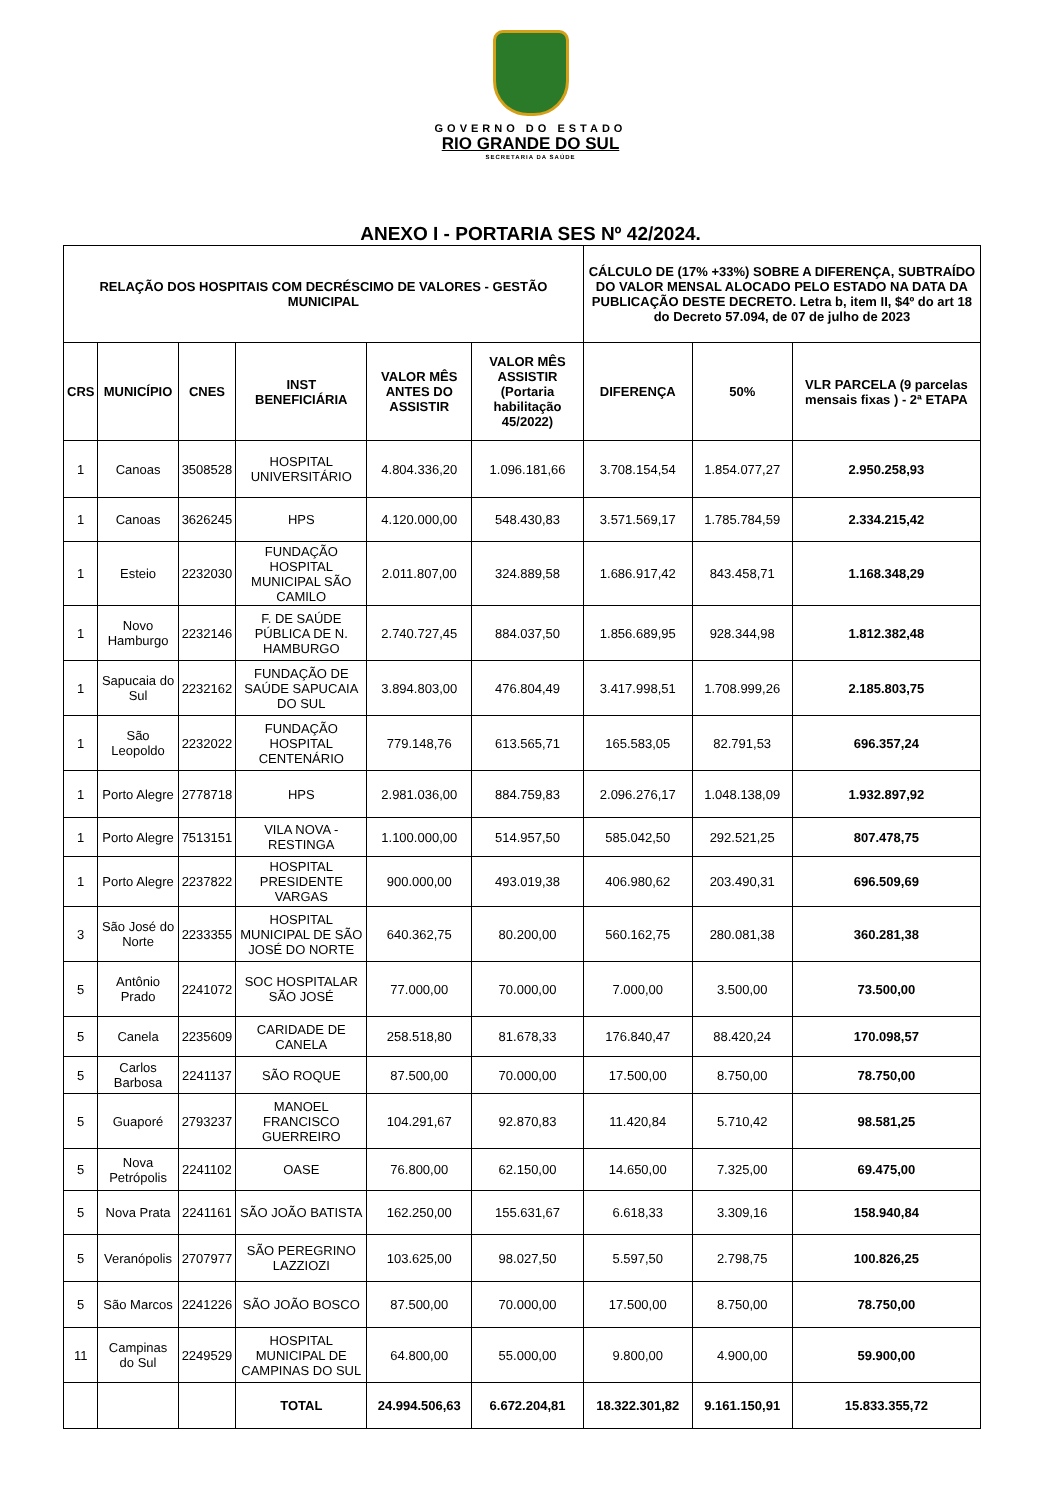GOVERNO DO ESTADO
RIO GRANDE DO SUL
SECRETARIA DA SAÚDE
ANEXO I - PORTARIA SES Nº 42/2024.
| RELAÇÃO DOS HOSPITAIS COM DECRÉSCIMO DE VALORES - GESTÃO MUNICIPAL | | | | | | CÁLCULO DE (17% +33%) SOBRE A DIFERENÇA, SUBTRAÍDO DO VALOR MENSAL ALOCADO PELO ESTADO NA DATA DA PUBLICAÇÃO DESTE DECRETO. Letra b, item II, $4º do art 18 do Decreto 57.094, de 07 de julho de 2023 | | |
| --- | --- | --- | --- | --- | --- | --- | --- | --- |
| CRS | MUNICÍPIO | CNES | INST BENEFICIÁRIA | VALOR MÊS ANTES DO ASSISTIR | VALOR MÊS ASSISTIR (Portaria habilitação 45/2022) | DIFERENÇA | 50% | VLR PARCELA (9 parcelas mensais fixas ) - 2ª ETAPA |
| 1 | Canoas | 3508528 | HOSPITAL UNIVERSITÁRIO | 4.804.336,20 | 1.096.181,66 | 3.708.154,54 | 1.854.077,27 | 2.950.258,93 |
| 1 | Canoas | 3626245 | HPS | 4.120.000,00 | 548.430,83 | 3.571.569,17 | 1.785.784,59 | 2.334.215,42 |
| 1 | Esteio | 2232030 | FUNDAÇÃO HOSPITAL MUNICIPAL SÃO CAMILO | 2.011.807,00 | 324.889,58 | 1.686.917,42 | 843.458,71 | 1.168.348,29 |
| 1 | Novo Hamburgo | 2232146 | F. DE SAÚDE PÚBLICA DE N. HAMBURGO | 2.740.727,45 | 884.037,50 | 1.856.689,95 | 928.344,98 | 1.812.382,48 |
| 1 | Sapucaia do Sul | 2232162 | FUNDAÇÃO DE SAÚDE SAPUCAIA DO SUL | 3.894.803,00 | 476.804,49 | 3.417.998,51 | 1.708.999,26 | 2.185.803,75 |
| 1 | São Leopoldo | 2232022 | FUNDAÇÃO HOSPITAL CENTENÁRIO | 779.148,76 | 613.565,71 | 165.583,05 | 82.791,53 | 696.357,24 |
| 1 | Porto Alegre | 2778718 | HPS | 2.981.036,00 | 884.759,83 | 2.096.276,17 | 1.048.138,09 | 1.932.897,92 |
| 1 | Porto Alegre | 7513151 | VILA NOVA - RESTINGA | 1.100.000,00 | 514.957,50 | 585.042,50 | 292.521,25 | 807.478,75 |
| 1 | Porto Alegre | 2237822 | HOSPITAL PRESIDENTE VARGAS | 900.000,00 | 493.019,38 | 406.980,62 | 203.490,31 | 696.509,69 |
| 3 | São José do Norte | 2233355 | HOSPITAL MUNICIPAL DE SÃO JOSÉ DO NORTE | 640.362,75 | 80.200,00 | 560.162,75 | 280.081,38 | 360.281,38 |
| 5 | Antônio Prado | 2241072 | SOC HOSPITALAR SÃO JOSÉ | 77.000,00 | 70.000,00 | 7.000,00 | 3.500,00 | 73.500,00 |
| 5 | Canela | 2235609 | CARIDADE DE CANELA | 258.518,80 | 81.678,33 | 176.840,47 | 88.420,24 | 170.098,57 |
| 5 | Carlos Barbosa | 2241137 | SÃO ROQUE | 87.500,00 | 70.000,00 | 17.500,00 | 8.750,00 | 78.750,00 |
| 5 | Guaporé | 2793237 | MANOEL FRANCISCO GUERREIRO | 104.291,67 | 92.870,83 | 11.420,84 | 5.710,42 | 98.581,25 |
| 5 | Nova Petrópolis | 2241102 | OASE | 76.800,00 | 62.150,00 | 14.650,00 | 7.325,00 | 69.475,00 |
| 5 | Nova Prata | 2241161 | SÃO JOÃO BATISTA | 162.250,00 | 155.631,67 | 6.618,33 | 3.309,16 | 158.940,84 |
| 5 | Veranópolis | 2707977 | SÃO PEREGRINO LAZZIOZI | 103.625,00 | 98.027,50 | 5.597,50 | 2.798,75 | 100.826,25 |
| 5 | São Marcos | 2241226 | SÃO JOÃO BOSCO | 87.500,00 | 70.000,00 | 17.500,00 | 8.750,00 | 78.750,00 |
| 11 | Campinas do Sul | 2249529 | HOSPITAL MUNICIPAL DE CAMPINAS DO SUL | 64.800,00 | 55.000,00 | 9.800,00 | 4.900,00 | 59.900,00 |
| | | | TOTAL | 24.994.506,63 | 6.672.204,81 | 18.322.301,82 | 9.161.150,91 | 15.833.355,72 |